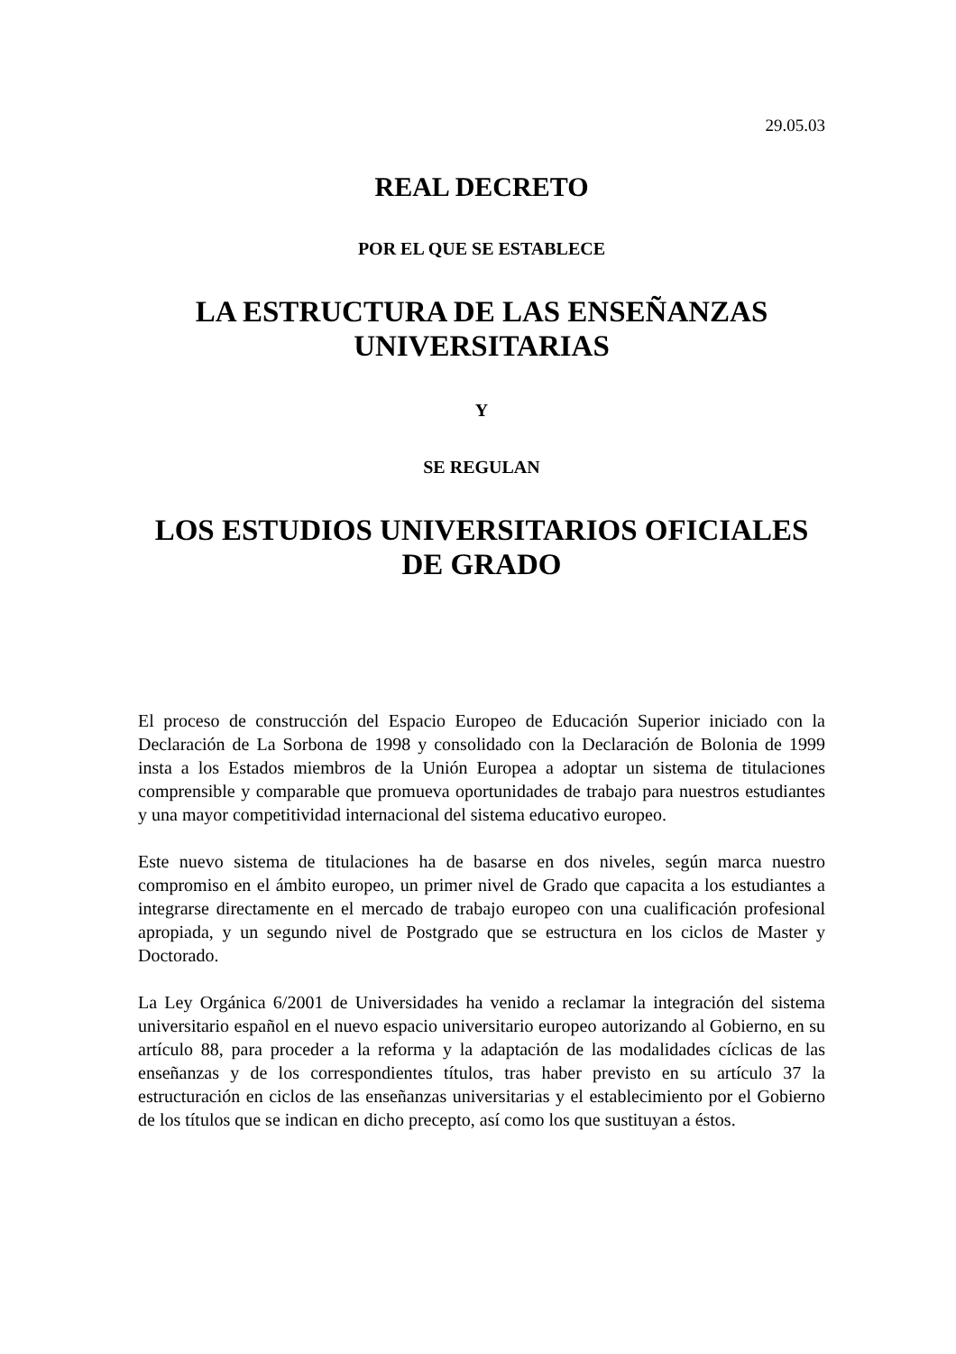29.05.03
REAL DECRETO
POR EL QUE SE ESTABLECE
LA ESTRUCTURA DE LAS ENSEÑANZAS UNIVERSITARIAS
Y
SE REGULAN
LOS ESTUDIOS UNIVERSITARIOS OFICIALES DE GRADO
El proceso de construcción del Espacio Europeo de Educación Superior iniciado con la Declaración de La Sorbona de 1998 y consolidado con la Declaración de Bolonia de 1999 insta a los Estados miembros de la Unión Europea a adoptar un sistema de titulaciones comprensible y comparable que promueva oportunidades de trabajo para nuestros estudiantes y una mayor competitividad internacional del sistema educativo europeo.
Este nuevo sistema de titulaciones ha de basarse en dos niveles, según marca nuestro compromiso en el ámbito europeo, un primer nivel de Grado que capacita a los estudiantes a integrarse directamente en el mercado de trabajo europeo con una cualificación profesional apropiada, y un segundo nivel de Postgrado que se estructura en los ciclos de Master y Doctorado.
La Ley Orgánica 6/2001 de Universidades ha venido a reclamar la integración del sistema universitario español en el nuevo espacio universitario europeo autorizando al Gobierno, en su artículo 88, para proceder a la reforma y la adaptación de las modalidades cíclicas de las enseñanzas y de los correspondientes títulos, tras haber previsto en su artículo 37 la estructuración en ciclos de las enseñanzas universitarias y el establecimiento por el Gobierno de los títulos que se indican en dicho precepto, así como los que sustituyan a éstos.